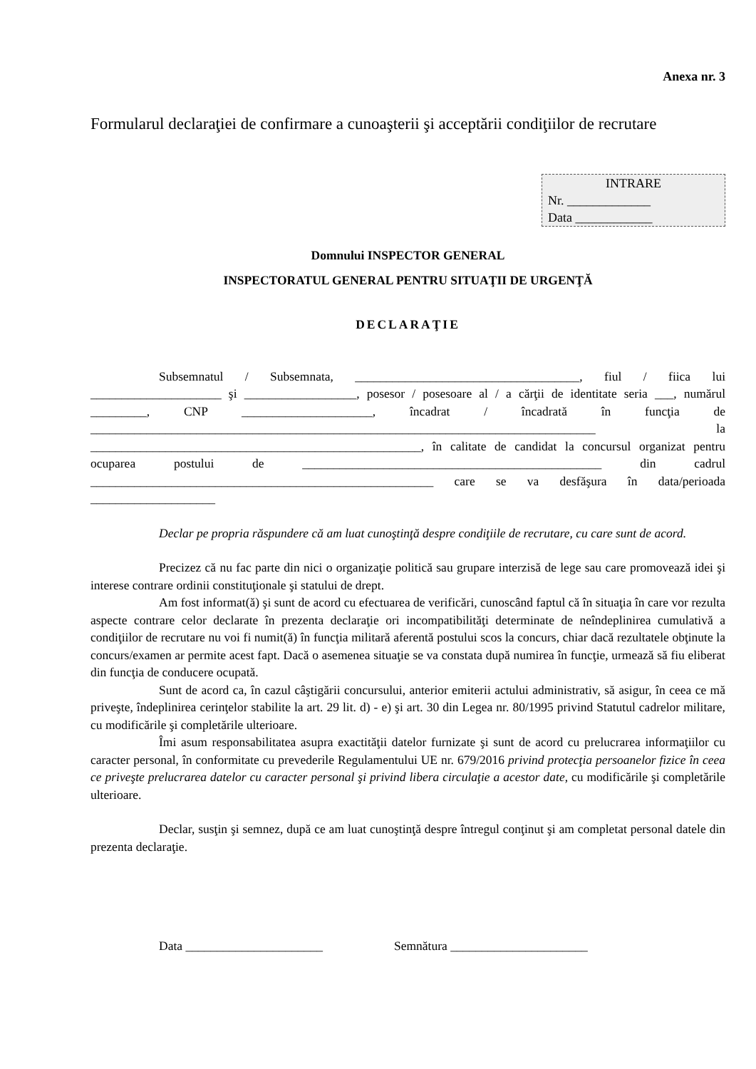Anexa nr. 3
Formularul declaraţiei de confirmare a cunoaşterii şi acceptării condiţiilor de recrutare
INTRARE
Nr. _____________
Data ____________
Domnului INSPECTOR GENERAL
INSPECTORATUL GENERAL PENTRU SITUAŢII DE URGENŢĂ
DECLARAŢIE
Subsemnatul / Subsemnata, ____________________________________, fiul / fiica lui _____________________ şi __________________, posesor / posesoare al / a cărţii de identitate seria ___, numărul _________, CNP _____________________, încadrat / încadrată în funcţia de _________________________________________________________________________________ la _____________________________________________________, în calitate de candidat la concursul organizat pentru ocuparea postului de ________________________________________________ din cadrul _______________________________________________________ care se va desfăşura în data/perioada ____________________
Declar pe propria răspundere că am luat cunoştinţă despre condiţiile de recrutare, cu care sunt de acord.
Precizez că nu fac parte din nici o organizaţie politică sau grupare interzisă de lege sau care promovează idei şi interese contrare ordinii constituţionale şi statului de drept.
Am fost informat(ă) şi sunt de acord cu efectuarea de verificări, cunoscând faptul că în situaţia în care vor rezulta aspecte contrare celor declarate în prezenta declaraţie ori incompatibilităţi determinate de neîndeplinirea cumulativă a condiţiilor de recrutare nu voi fi numit(ă) în funcţia militară aferentă postului scos la concurs, chiar dacă rezultatele obţinute la concurs/examen ar permite acest fapt. Dacă o asemenea situaţie se va constata după numirea în funcţie, urmează să fiu eliberat din funcţia de conducere ocupată.
Sunt de acord ca, în cazul câştigării concursului, anterior emiterii actului administrativ, să asigur, în ceea ce mă priveşte, îndeplinirea cerinţelor stabilite la art. 29 lit. d) - e) şi art. 30 din Legea nr. 80/1995 privind Statutul cadrelor militare, cu modificările şi completările ulterioare.
Îmi asum responsabilitatea asupra exactităţii datelor furnizate şi sunt de acord cu prelucrarea informaţiilor cu caracter personal, în conformitate cu prevederile Regulamentului UE nr. 679/2016 privind protecţia persoanelor fizice în ceea ce priveşte prelucrarea datelor cu caracter personal şi privind libera circulaţie a acestor date, cu modificările şi completările ulterioare.
Declar, susţin şi semnez, după ce am luat cunoştinţă despre întregul conţinut şi am completat personal datele din prezenta declaraţie.
Data ______________________ Semnătura ______________________